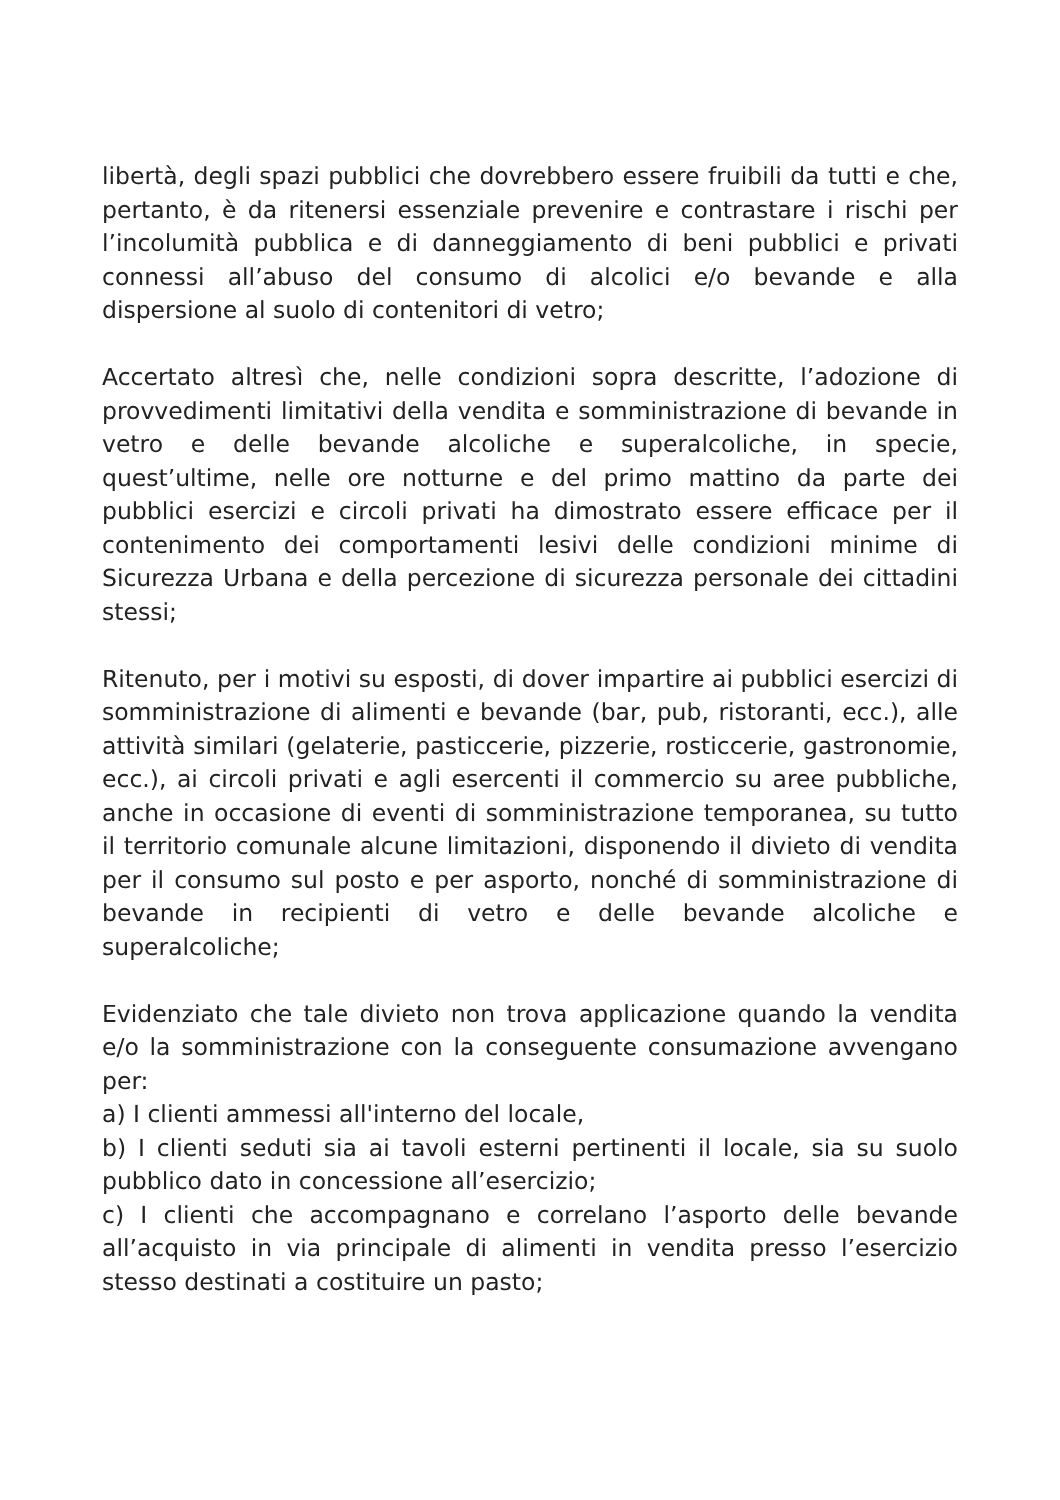libertà, degli spazi pubblici che dovrebbero essere fruibili da tutti e che, pertanto, è da ritenersi essenziale prevenire e contrastare i rischi per l’incolumità pubblica e di danneggiamento di beni pubblici e privati connessi all’abuso del consumo di alcolici e/o bevande e alla dispersione al suolo di contenitori di vetro;
Accertato altresì che, nelle condizioni sopra descritte, l’adozione di provvedimenti limitativi della vendita e somministrazione di bevande in vetro e delle bevande alcoliche e superalcoliche, in specie, quest’ultime, nelle ore notturne e del primo mattino da parte dei pubblici esercizi e circoli privati ha dimostrato essere efficace per il contenimento dei comportamenti lesivi delle condizioni minime di Sicurezza Urbana e della percezione di sicurezza personale dei cittadini stessi;
Ritenuto, per i motivi su esposti, di dover impartire ai pubblici esercizi di somministrazione di alimenti e bevande (bar, pub, ristoranti, ecc.), alle attività similari (gelaterie, pasticcerie, pizzerie, rosticcerie, gastronomie, ecc.), ai circoli privati e agli esercenti il commercio su aree pubbliche, anche in occasione di eventi di somministrazione temporanea, su tutto il territorio comunale alcune limitazioni, disponendo il divieto di vendita per il consumo sul posto e per asporto, nonché di somministrazione di bevande in recipienti di vetro e delle bevande alcoliche e superalcoliche;
Evidenziato che tale divieto non trova applicazione quando la vendita e/o la somministrazione con la conseguente consumazione avvengano per:
a) I clienti ammessi all'interno del locale,
b) I clienti seduti sia ai tavoli esterni pertinenti il locale, sia su suolo pubblico dato in concessione all’esercizio;
c) I clienti che accompagnano e correlano l’asporto delle bevande all’acquisto in via principale di alimenti in vendita presso l’esercizio stesso destinati a costituire un pasto;